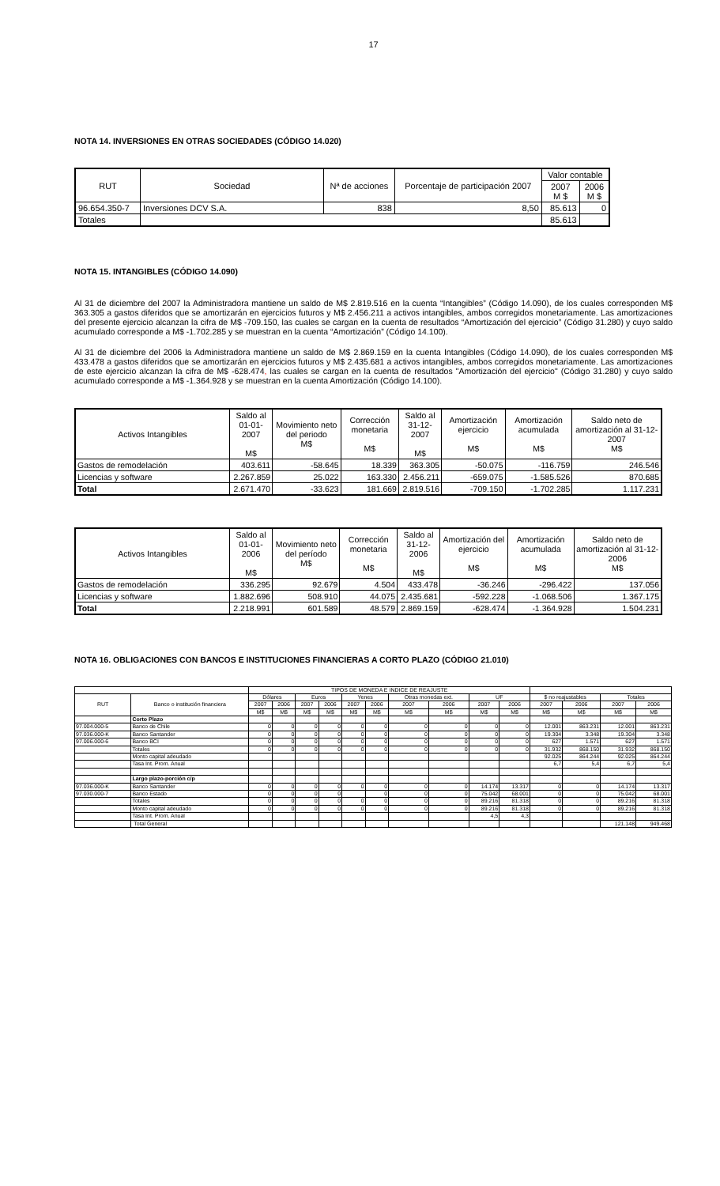17
NOTA 14. INVERSIONES EN OTRAS SOCIEDADES (CÓDIGO 14.020)
| RUT | Sociedad | Nª de acciones | Porcentaje de participación 2007 | Valor contable | |
| --- | --- | --- | --- | --- | --- |
| | | | | 2007 M $ | 2006 M $ |
| 96.654.350-7 | Inversiones DCV S.A. | 838 | 8,50 | 85.613 | 0 |
| Totales | | | | 85.613 | |
NOTA 15. INTANGIBLES (CÓDIGO 14.090)
Al 31 de diciembre del 2007 la Administradora mantiene un saldo de M$ 2.819.516 en la cuenta “Intangibles” (Código 14.090), de los cuales corresponden M$ 363.305 a gastos diferidos que se amortizarán en ejercicios futuros y M$ 2.456.211 a activos intangibles, ambos corregidos monetariamente. Las amortizaciones del presente ejercicio alcanzan la cifra de M$ -709.150, las cuales se cargan en la cuenta de resultados “Amortización del ejercicio” (Código 31.280) y cuyo saldo acumulado corresponde a M$ -1.702.285 y se muestran en la cuenta “Amortización” (Código 14.100).
Al 31 de diciembre del 2006 la Administradora mantiene un saldo de M$ 2.869.159 en la cuenta Intangibles (Código 14.090), de los cuales corresponden M$ 433.478 a gastos diferidos que se amortizarán en ejercicios futuros y M$ 2.435.681 a activos intangibles, ambos corregidos monetariamente. Las amortizaciones de este ejercicio alcanzan la cifra de M$ -628.474, las cuales se cargan en la cuenta de resultados "Amortización del ejercicio" (Código 31.280) y cuyo saldo acumulado corresponde a M$ -1.364.928 y se muestran en la cuenta Amortización (Código 14.100).
| Activos Intangibles | Saldo al 01-01-2007 M$ | Movimiento neto del periodo M$ | Corrección monetaria M$ | Saldo al 31-12-2007 M$ | Amortización ejercicio M$ | Amortización acumulada M$ | Saldo neto de amortización al 31-12-2007 M$ |
| --- | --- | --- | --- | --- | --- | --- | --- |
| Gastos de remodelación | 403.611 | -58.645 | 18.339 | 363.305 | -50.075 | -116.759 | 246.546 |
| Licencias y software | 2.267.859 | 25.022 | 163.330 | 2.456.211 | -659.075 | -1.585.526 | 870.685 |
| Total | 2.671.470 | -33.623 | 181.669 | 2.819.516 | -709.150 | -1.702.285 | 1.117.231 |
| Activos Intangibles | Saldo al 01-01-2006 M$ | Movimiento neto del período M$ | Corrección monetaria M$ | Saldo al 31-12-2006 M$ | Amortización del ejercicio M$ | Amortización acumulada M$ | Saldo neto de amortización al 31-12-2006 M$ |
| --- | --- | --- | --- | --- | --- | --- | --- |
| Gastos de remodelación | 336.295 | 92.679 | 4.504 | 433.478 | -36.246 | -296.422 | 137.056 |
| Licencias y software | 1.882.696 | 508.910 | 44.075 | 2.435.681 | -592.228 | -1.068.506 | 1.367.175 |
| Total | 2.218.991 | 601.589 | 48.579 | 2.869.159 | -628.474 | -1.364.928 | 1.504.231 |
NOTA 16. OBLIGACIONES CON BANCOS E INSTITUCIONES FINANCIERAS A CORTO PLAZO (CÓDIGO 21.010)
| | | TIPOS DE MONEDA E INDICE DE REAJUSTE | | | | | | | | | | | | | |
| RUT | Banco o institución financiera | Dólares | | Euros | | Yenes | | Otras monedas ext. | | UF | | $ no reajustables | | Totales | |
| | | 2007 | 2006 | 2007 | 2006 | 2007 | 2006 | 2007 | 2006 | 2007 | 2006 | 2007 | 2006 | 2007 | 2006 |
| | | M$ | M$ | M$ | M$ | M$ | M$ | M$ | M$ | M$ | M$ | M$ | M$ | M$ | M$ |
| | Corto Plazo | | | | | | | | | | | | | | |
| 97.004.000-5 | Banco de Chile | 0 | 0 | 0 | 0 | 0 | 0 | 0 | 0 | 0 | 0 | 12.001 | 863.231 | 12.001 | 863.231 |
| 97.036.000-K | Banco Santander | 0 | 0 | 0 | 0 | 0 | 0 | 0 | 0 | 0 | 0 | 19.304 | 3.348 | 19.304 | 3.348 |
| 97.006.000-6 | Banco BCI | 0 | 0 | 0 | 0 | 0 | 0 | 0 | 0 | 0 | 0 | 627 | 1.571 | 627 | 1.571 |
| | Totales | 0 | 0 | 0 | 0 | 0 | 0 | 0 | 0 | 0 | 0 | 31.932 | 868.150 | 31.932 | 868.150 |
| | Monto capital adeudado | | | | | | | | | | | 92.025 | 864.244 | 92.025 | 864.244 |
| | Tasa Int. Prom. Anual | | | | | | | | | | | 6,7 | 5,4 | 6,7 | 5,4 |
| | Largo plazo-porción c/p | | | | | | | | | | | | | | |
| 97.036.000-K | Banco Santander | 0 | 0 | 0 | 0 | 0 | 0 | 0 | 0 | 14.174 | 13.317 | 0 | 0 | 14.174 | 13.317 |
| 97.030.000-7 | Banco Estado | 0 | 0 | 0 | 0 | | 0 | 0 | 0 | 75.042 | 68.001 | 0 | 0 | 75.042 | 68.001 |
| | Totales | 0 | 0 | 0 | 0 | 0 | 0 | 0 | 0 | 89.216 | 81.318 | 0 | 0 | 89.216 | 81.318 |
| | Monto capital adeudado | 0 | 0 | 0 | 0 | 0 | 0 | 0 | 0 | 89.216 | 81.318 | 0 | 0 | 89.216 | 81.318 |
| | Tasa Int. Prom. Anual | | | | | | | | | 4,5 | 4,3 | | | | |
| | Total General | | | | | | | | | | | | | 121.148 | 949.468 |